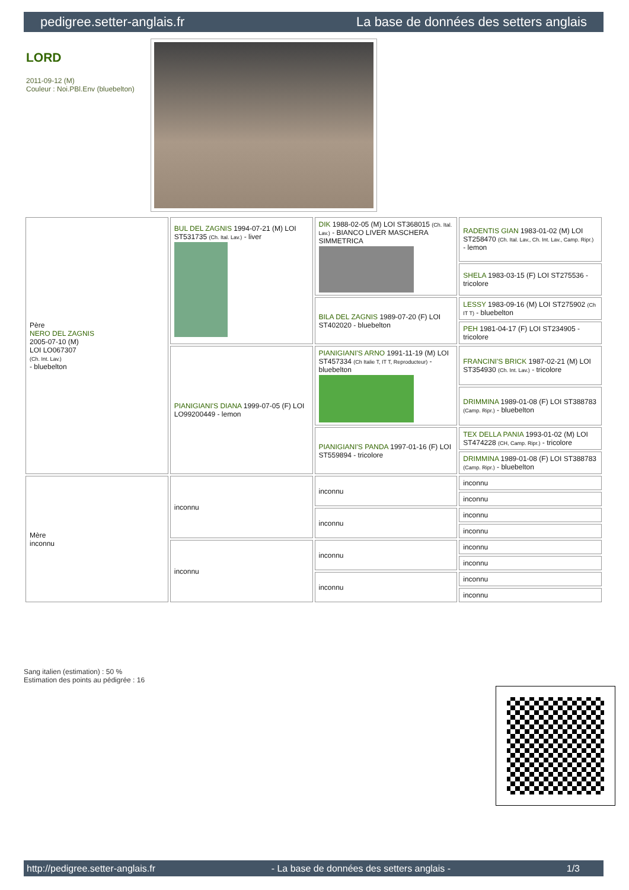pedigree.setter-anglais.fr La base de données des setters anglais
LORD
2011-09-12 (M)
Couleur : Noi.PBl.Env (bluebelton)
| Père NERO DEL ZAGNIS 2005-07-10 (M) LOI LO067307 (Ch. Int. Lav.) - bluebelton | BUL DEL ZAGNIS 1994-07-21 (M) LOI ST531735 (Ch. Ital. Lav.) - liver | DIK 1988-02-05 (M) LOI ST368015 (Ch. Ital. Lav.) - BIANCO LIVER MASCHERA SIMMETRICA | RADENTIS GIAN 1983-01-02 (M) LOI ST258470 (Ch. Ital. Lav., Ch. Int. Lav., Camp. Ripr.) - lemon |
| | | | SHELA 1983-03-15 (F) LOI ST275536 - tricolore |
| | | BILA DEL ZAGNIS 1989-07-20 (F) LOI ST402020 - bluebelton | LESSY 1983-09-16 (M) LOI ST275902 (Ch IT T) - bluebelton |
| | | | PEH 1981-04-17 (F) LOI ST234905 - tricolore |
| | PIANIGIANI'S DIANA 1999-07-05 (F) LOI LO99200449 - lemon | PIANIGIANI'S ARNO 1991-11-19 (M) LOI ST457334 (Ch Italie T, IT T, Reproducteur) - bluebelton | FRANCINI'S BRICK 1987-02-21 (M) LOI ST354930 (Ch. Int. Lav.) - tricolore |
| | | | DRIMMINA 1989-01-08 (F) LOI ST388783 (Camp. Ripr.) - bluebelton |
| | | PIANIGIANI'S PANDA 1997-01-16 (F) LOI ST559894 - tricolore | TEX DELLA PANIA 1993-01-02 (M) LOI ST474228 (CH, Camp. Ripr.) - tricolore |
| | | | DRIMMINA 1989-01-08 (F) LOI ST388783 (Camp. Ripr.) - bluebelton |
| Mère inconnu | inconnu | inconnu | inconnu |
| | | | inconnu |
| | | inconnu | inconnu |
| | | | inconnu |
| | inconnu | inconnu | inconnu |
| | | | inconnu |
| | | inconnu | inconnu |
| | | | inconnu |
Sang italien (estimation) : 50 %
Estimation des points au pédigrée : 16
http://pedigree.setter-anglais.fr - La base de données des setters anglais - 1/3